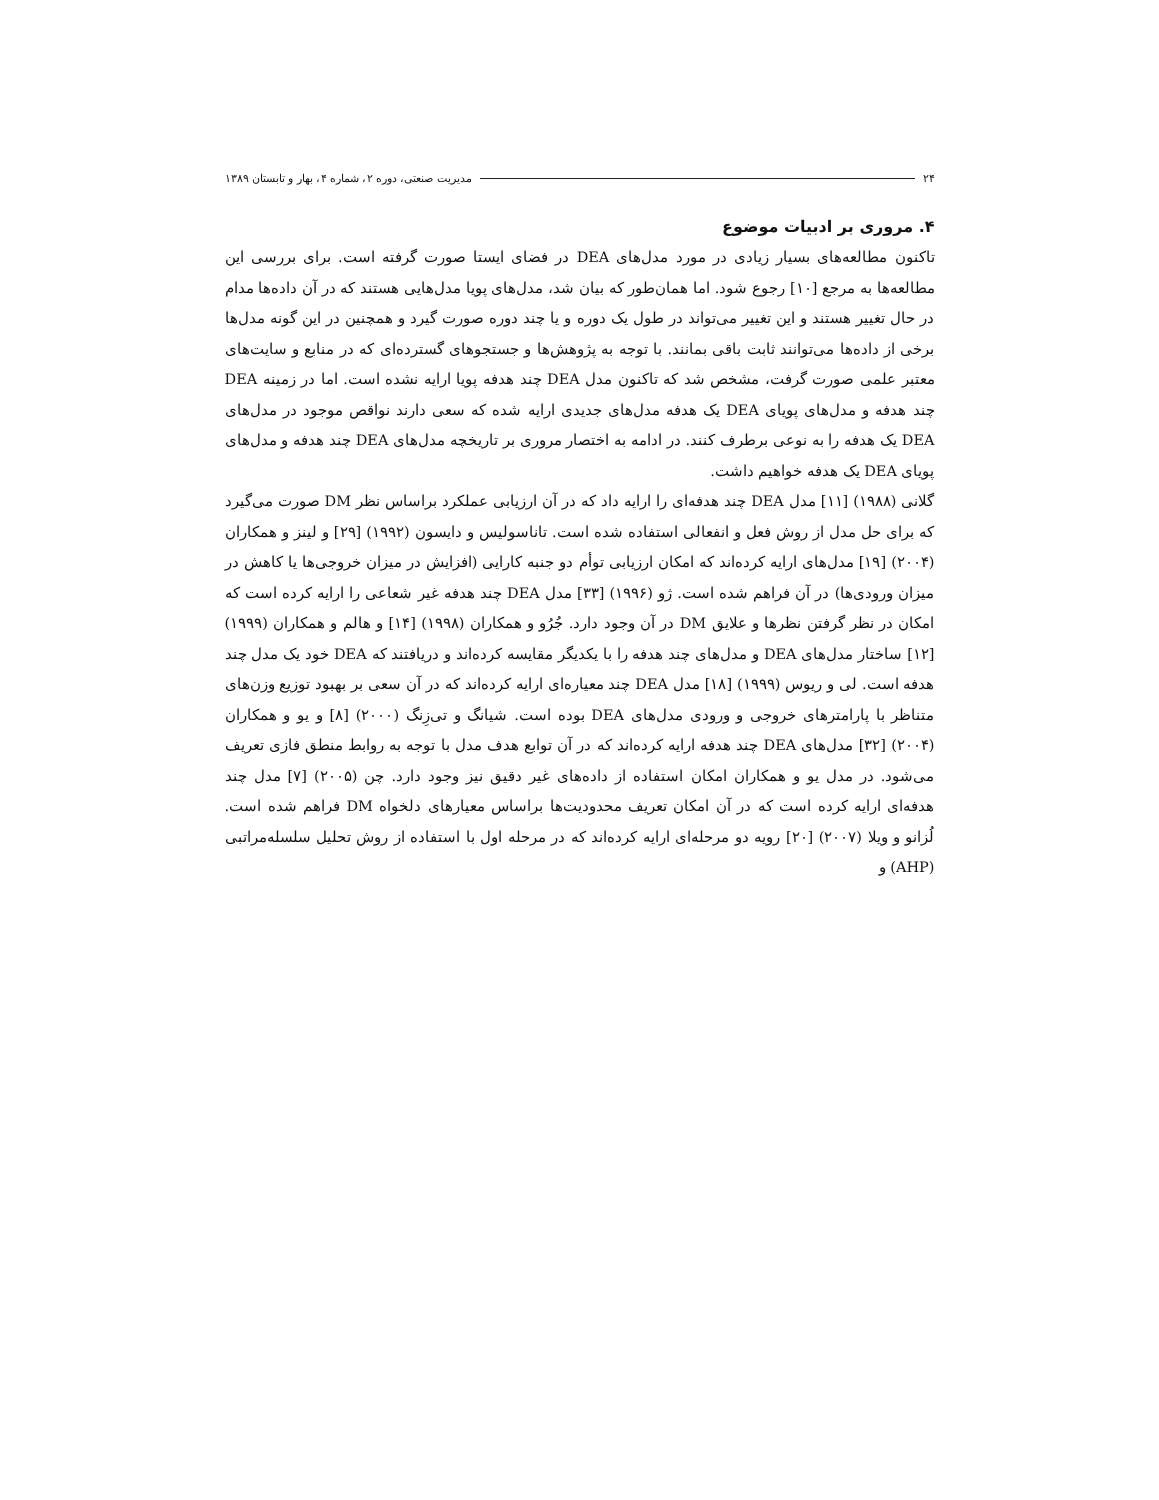۲۴ مدیریت صنعتی، دوره ۲، شماره ۴، بهار و تابستان ۱۳۸۹
۴. مروری بر ادبیات موضوع
تاکنون مطالعه‌های بسیار زیادی در مورد مدل‌های DEA در فضای ایستا صورت گرفته است. برای بررسی این مطالعه‌ها به مرجع [۱۰] رجوع شود. اما همان‌طور که بیان شد، مدل‌های پویا مدل‌هایی هستند که در آن داده‌ها مدام در حال تغییر هستند و این تغییر می‌تواند در طول یک دوره و یا چند دوره صورت گیرد و همچنین در این گونه مدل‌ها برخی از داده‌ها می‌توانند ثابت باقی بمانند. با توجه به پژوهش‌ها و جستجوهای گسترده‌ای که در منابع و سایت‌های معتبر علمی صورت گرفت، مشخص شد که تاکنون مدل DEA چند هدفه پویا ارایه نشده است. اما در زمینه DEA چند هدفه و مدل‌های پویای DEA یک هدفه مدل‌های جدیدی ارایه شده که سعی دارند نواقص موجود در مدل‌های DEA یک هدفه را به نوعی برطرف کنند. در ادامه به اختصار مروری بر تاریخچه مدل‌های DEA چند هدفه و مدل‌های پویای DEA یک هدفه خواهیم داشت.
گلانی (۱۹۸۸) [۱۱] مدل DEA چند هدفه‌ای را ارایه داد که در آن ارزیابی عملکرد براساس نظر DM صورت می‌گیرد که برای حل مدل از روش فعل و انفعالی استفاده شده است. تاناسولیس و دایسون (۱۹۹۲) [۲۹] و لینز و همکاران (۲۰۰۴) [۱۹] مدل‌های ارایه کرده‌اند که امکان ارزیابی توأم دو جنبه کارایی (افزایش در میزان خروجی‌ها یا کاهش در میزان ورودی‌ها) در آن فراهم شده است. ژو (۱۹۹۶) [۳۳] مدل DEA چند هدفه غیر شعاعی را ارایه کرده است که امکان در نظر گرفتن نظرها و علایق DM در آن وجود دارد. جُرُو و همکاران (۱۹۹۸) [۱۴] و هالم و همکاران (۱۹۹۹) [۱۲] ساختار مدل‌های DEA و مدل‌های چند هدفه را با یکدیگر مقایسه کرده‌اند و دریافتند که DEA خود یک مدل چند هدفه است. لی و ریوس (۱۹۹۹) [۱۸] مدل DEA چند معیاره‌ای ارایه کرده‌اند که در آن سعی بر بهبود توزیع وزن‌های متناظر با پارامترهای خروجی و ورودی مدل‌های DEA بوده است. شیانگ و تی‌زِنگ (۲۰۰۰) [۸] و یو و همکاران (۲۰۰۴) [۳۲] مدل‌های DEA چند هدفه ارایه کرده‌اند که در آن توابع هدف مدل با توجه به روابط منطق فازی تعریف می‌شود. در مدل یو و همکاران امکان استفاده از داده‌های غیر دقیق نیز وجود دارد. چن (۲۰۰۵) [۷] مدل چند هدفه‌ای ارایه کرده است که در آن امکان تعریف محدودیت‌ها براساس معیارهای دلخواه DM فراهم شده است. لُزانو و ویلا (۲۰۰۷) [۲۰] رویه دو مرحله‌ای ارایه کرده‌اند که در مرحله اول با استفاده از روش تحلیل سلسله‌مراتبی (AHP) و